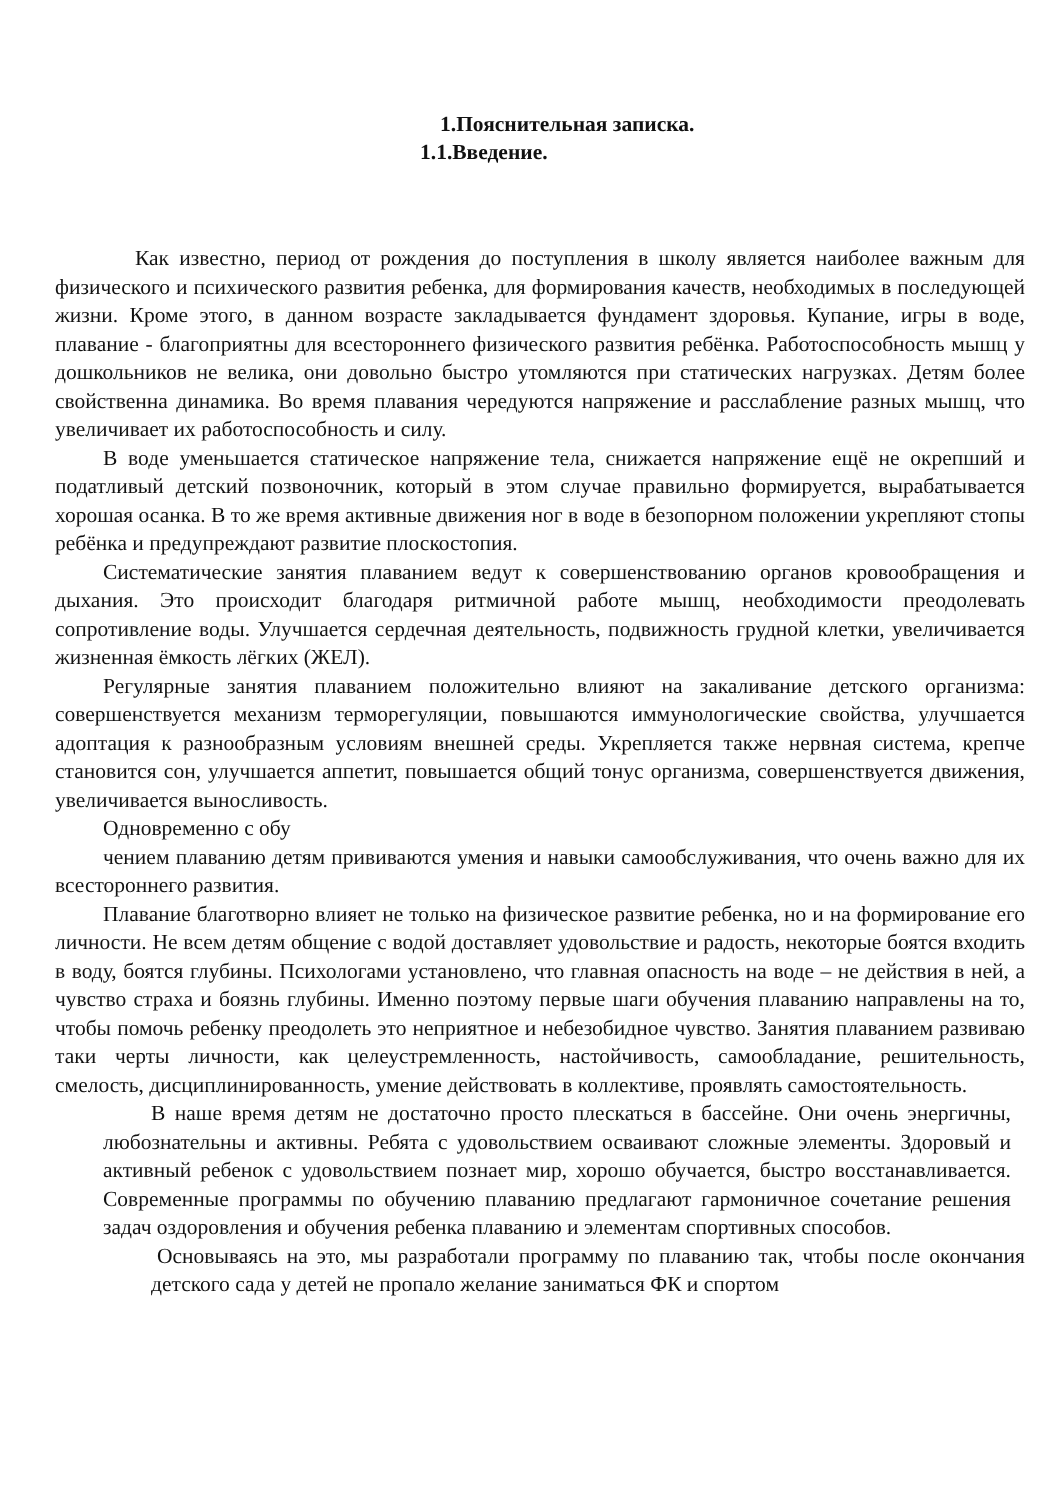1.Пояснительная записка.
1.1.Введение.
Как известно, период от рождения до поступления в школу является наиболее важным для физического и психического развития ребенка, для формирования качеств, необходимых в последующей жизни. Кроме этого, в данном возрасте закладывается фундамент здоровья. Купание, игры в воде, плавание - благоприятны для всестороннего физического развития ребёнка. Работоспособность мышц у дошкольников не велика, они довольно быстро утомляются при статических нагрузках. Детям более свойственна динамика. Во время плавания чередуются напряжение и расслабление разных мышц, что увеличивает их работоспособность и силу.
В воде уменьшается статическое напряжение тела, снижается напряжение ещё не окрепший и податливый детский позвоночник, который в этом случае правильно формируется, вырабатывается хорошая осанка. В то же время активные движения ног в воде в безопорном положении укрепляют стопы ребёнка и предупреждают развитие плоскостопия.
Систематические занятия плаванием ведут к совершенствованию органов кровообращения и дыхания. Это происходит благодаря ритмичной работе мышц, необходимости преодолевать сопротивление воды. Улучшается сердечная деятельность, подвижность грудной клетки, увеличивается жизненная ёмкость лёгких (ЖЕЛ).
Регулярные занятия плаванием положительно влияют на закаливание детского организма: совершенствуется механизм терморегуляции, повышаются иммунологические свойства, улучшается адоптация к разнообразным условиям внешней среды. Укрепляется также нервная система, крепче становится сон, улучшается аппетит, повышается общий тонус организма, совершенствуется движения, увеличивается выносливость.
Одновременно с обу
чением плаванию детям прививаются умения и навыки самообслуживания, что очень важно для их всестороннего развития.
Плавание благотворно влияет не только на физическое развитие ребенка, но и на формирование его личности. Не всем детям общение с водой доставляет удовольствие и радость, некоторые боятся входить в воду, боятся глубины. Психологами установлено, что главная опасность на воде – не действия в ней, а чувство страха и боязнь глубины. Именно поэтому первые шаги обучения плаванию направлены на то, чтобы помочь ребенку преодолеть это неприятное и небезобидное чувство. Занятия плаванием развиваю таки черты личности, как целеустремленность, настойчивость, самообладание, решительность, смелость, дисциплинированность, умение действовать в коллективе, проявлять самостоятельность.
В наше время детям не достаточно просто плескаться в бассейне. Они очень энергичны, любознательны и активны. Ребята с удовольствием осваивают сложные элементы. Здоровый и активный ребенок с удовольствием познает мир, хорошо обучается, быстро восстанавливается. Современные программы по обучению плаванию предлагают гармоничное сочетание решения задач оздоровления и обучения ребенка плаванию и элементам спортивных способов.
Основываясь на это, мы разработали программу по плаванию так, чтобы после окончания детского сада у детей не пропало желание заниматься ФК и спортом